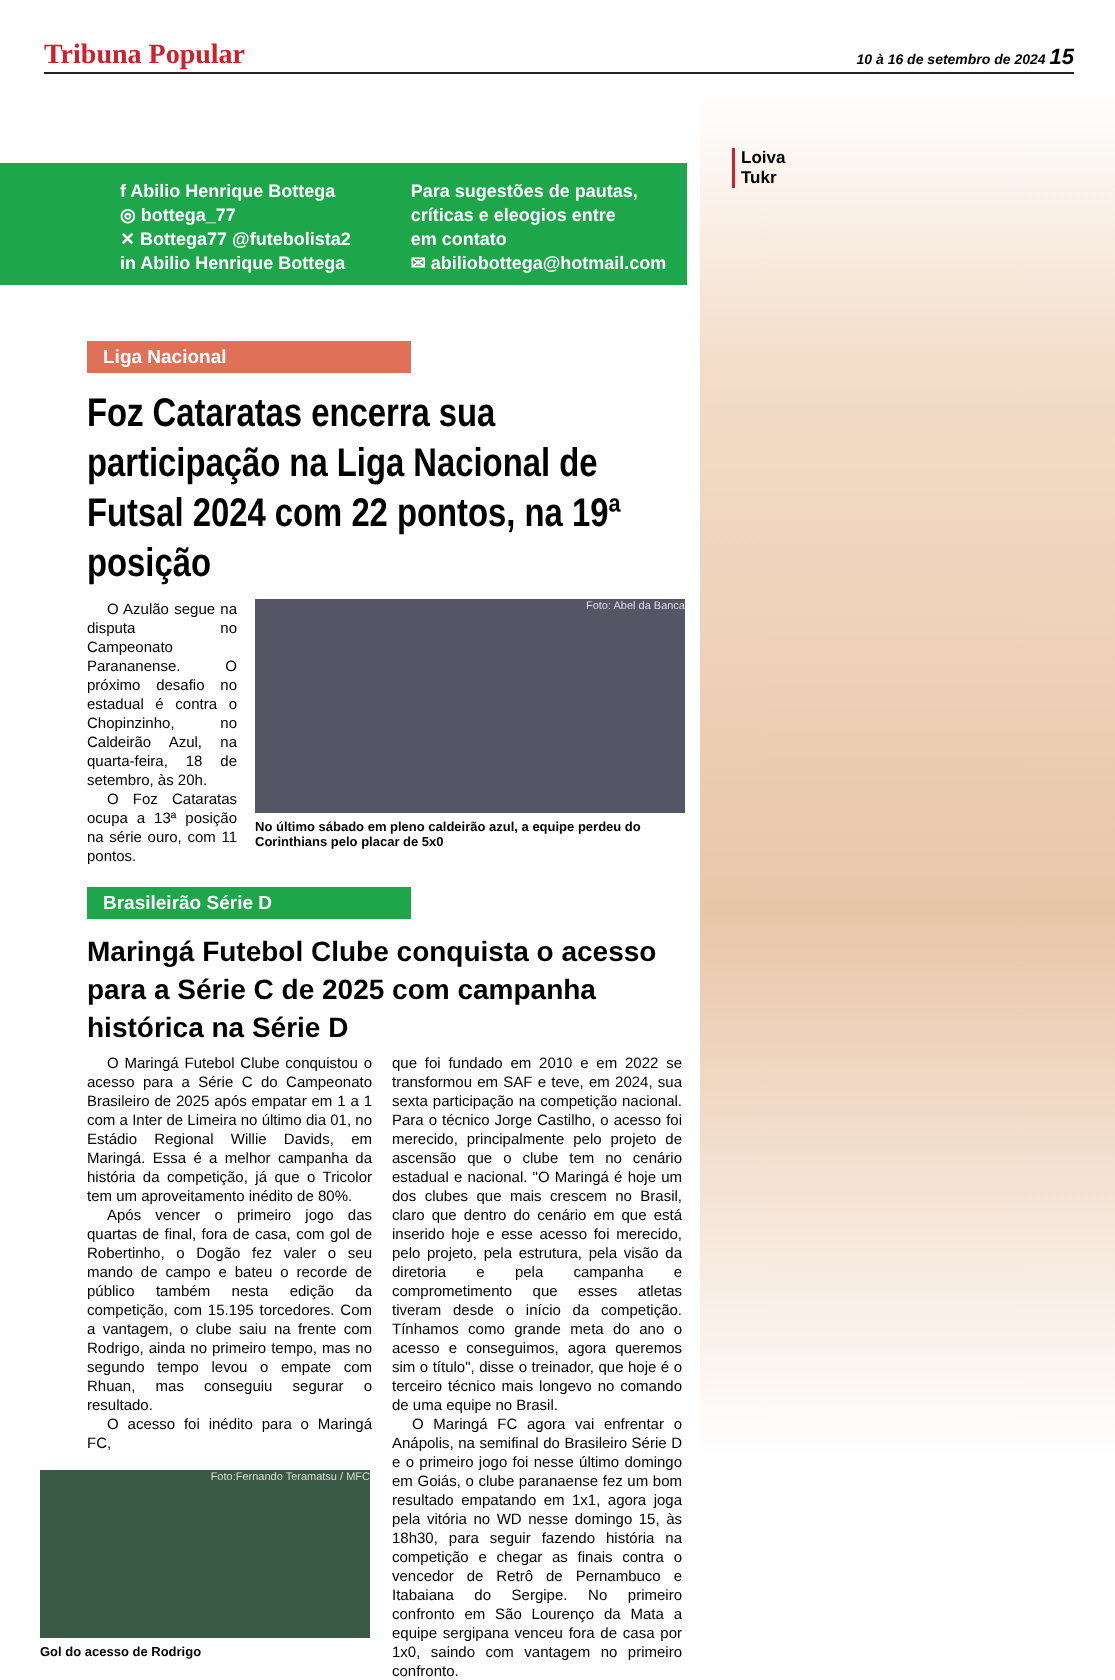Tribuna Popular 10 à 16 de setembro de 2024 15
Loiva
Tukr
f Abilio Henrique Bottega
◎ bottega_77
✕ Bottega77 @futebolista2
in Abilio Henrique Bottega
Para sugestões de pautas,
críticas e eleogios entre
em contato
✉ abiliobottega@hotmail.com
Liga Nacional
Foz Cataratas encerra sua participação na Liga Nacional de Futsal 2024 com 22 pontos, na 19ª posição
O Azulão segue na disputa no Campeonato Parananense. O próximo desafio no estadual é contra o Chopinzinho, no Caldeirão Azul, na quarta-feira, 18 de setembro, às 20h.
O Foz Cataratas ocupa a 13ª posição na série ouro, com 11 pontos.
Foto: Abel da Banca
No último sábado em pleno caldeirão azul, a equipe perdeu do Corinthians pelo placar de 5x0
Brasileirão Série D
Maringá Futebol Clube conquista o acesso para a Série C de 2025 com campanha histórica na Série D
O Maringá Futebol Clube conquistou o acesso para a Série C do Campeonato Brasileiro de 2025 após empatar em 1 a 1 com a Inter de Limeira no último dia 01, no Estádio Regional Willie Davids, em Maringá. Essa é a melhor campanha da história da competição, já que o Tricolor tem um aproveitamento inédito de 80%.
Após vencer o primeiro jogo das quartas de final, fora de casa, com gol de Robertinho, o Dogão fez valer o seu mando de campo e bateu o recorde de público também nesta edição da competição, com 15.195 torcedores. Com a vantagem, o clube saiu na frente com Rodrigo, ainda no primeiro tempo, mas no segundo tempo levou o empate com Rhuan, mas conseguiu segurar o resultado.
O acesso foi inédito para o Maringá FC,
Foto:Fernando Teramatsu / MFC
Gol do acesso de Rodrigo
que foi fundado em 2010 e em 2022 se transformou em SAF e teve, em 2024, sua sexta participação na competição nacional. Para o técnico Jorge Castilho, o acesso foi merecido, principalmente pelo projeto de ascensão que o clube tem no cenário estadual e nacional. "O Maringá é hoje um dos clubes que mais crescem no Brasil, claro que dentro do cenário em que está inserido hoje e esse acesso foi merecido, pelo projeto, pela estrutura, pela visão da diretoria e pela campanha e comprometimento que esses atletas tiveram desde o início da competição. Tínhamos como grande meta do ano o acesso e conseguimos, agora queremos sim o título", disse o treinador, que hoje é o terceiro técnico mais longevo no comando de uma equipe no Brasil.
O Maringá FC agora vai enfrentar o Anápolis, na semifinal do Brasileiro Série D e o primeiro jogo foi nesse último domingo em Goiás, o clube paranaense fez um bom resultado empatando em 1x1, agora joga pela vitória no WD nesse domingo 15, às 18h30, para seguir fazendo história na competição e chegar as finais contra o vencedor de Retrô de Pernambuco e Itabaiana do Sergipe. No primeiro confronto em São Lourenço da Mata a equipe sergipana venceu fora de casa por 1x0, saindo com vantagem no primeiro confronto.